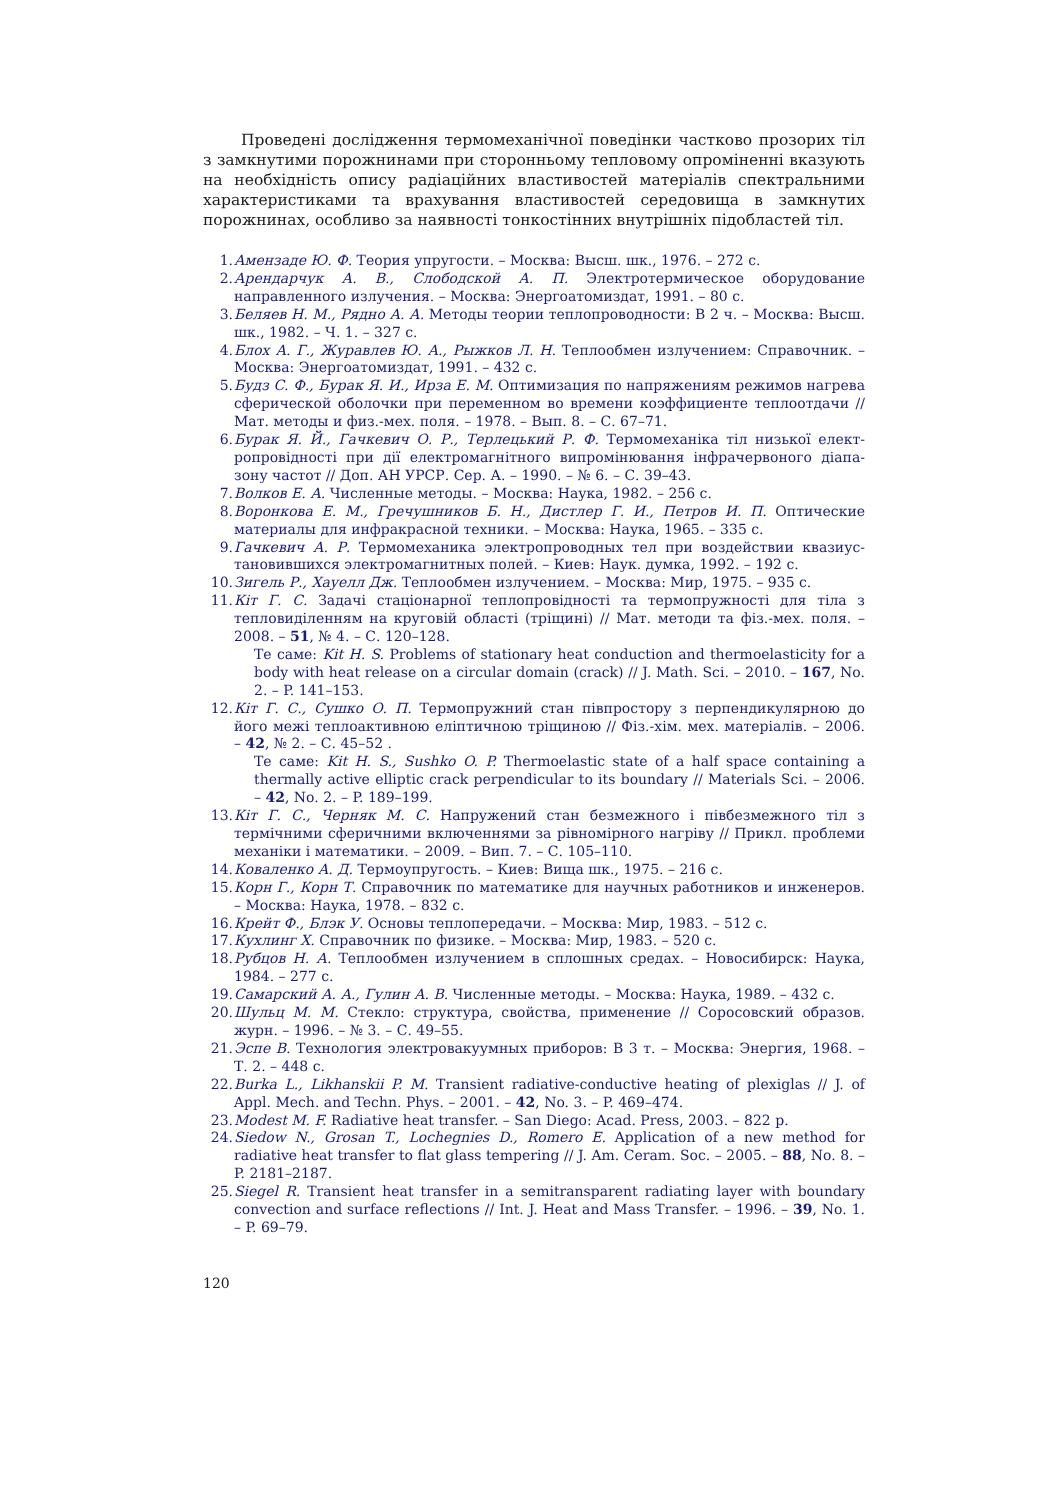Проведені дослідження термомеханічної поведінки частково прозорих тіл з замкнутими порожнинами при сторонньому тепловому опроміненні вказують на необхідність опису радіаційних властивостей матеріалів спект­ральними характеристиками та врахування властивостей середовища в замкнутих порожнинах, особливо за наявності тонкостінних внутрішніх підобластей тіл.
1. Амензаде Ю. Ф. Теория упругости. – Москва: Высш. шк., 1976. – 272 с.
2. Арендарчук А. В., Слободской А. П. Электротермическое оборудование направленного излучения. – Москва: Энергоатомиздат, 1991. – 80 с.
3. Беляев Н. М., Рядно А. А. Методы теории теплопроводности: В 2 ч. – Москва: Высш. шк., 1982. – Ч. 1. – 327 с.
4. Блох А. Г., Журавлев Ю. А., Рыжков Л. Н. Теплообмен излучением: Справочник. – Москва: Энергоатомиздат, 1991. – 432 с.
5. Будз С. Ф., Бурак Я. И., Ирза Е. М. Оптимизация по напряжениям режимов на­грева сферической оболочки при переменном во времени коэффициенте тепло­отдачи // Мат. методы и физ.-мех. поля. – 1978. – Вып. 8. – С. 67–71.
6. Бурак Я. Й., Гачкевич О. Р., Терлецький Р. Ф. Термомеханіка тіл низької елект­ропровідності при дії електромагнітного випромінювання інфрачервоного діапа­зону частот // Доп. АН УРСР. Сер. А. – 1990. – № 6. – С. 39–43.
7. Волков Е. А. Численные методы. – Москва: Наука, 1982. – 256 с.
8. Воронкова Е. М., Гречушников Б. Н., Дистлер Г. И., Петров И. П. Оптические материалы для инфракрасной техники. – Москва: Наука, 1965. – 335 с.
9. Гачкевич А. Р. Термомеханика электропроводных тел при воздействии квазиус­тановившихся электромагнитных полей. – Киев: Наук. думка, 1992. – 192 с.
10. Зигель Р., Хауелл Дж. Теплообмен излучением. – Москва: Мир, 1975. – 935 с.
11. Кіт Г. С. Задачі стаціонарної теплопровідності та термопружності для тіла з тепловиділенням на круговій області (тріщині) // Мат. методи та фіз.-мех. поля. – 2008. – 51, № 4. – С. 120–128.
Те саме: Kit H. S. Problems of stationary heat conduction and thermoelasticity for a body with heat release on a circular domain (crack) // J. Math. Sci. – 2010. – 167, No. 2. – P. 141–153.
12. Кіт Г. С., Сушко О. П. Термопружний стан півпростору з перпендикулярною до його межі теплоактивною еліптичною тріщиною // Фіз.-хім. мех. матеріалів. – 2006. – 42, № 2. – С. 45–52 .
Те саме: Kit H. S., Sushko O. P. Thermoelastic state of a half space containing a thermally active elliptic crack perpendicular to its boundary // Materials Sci. – 2006. – 42, No. 2. – P. 189–199.
13. Кіт Г. С., Черняк М. С. Напружений стан безмежного і півбезмежного тіл з термічними сферичними включеннями за рівномірного нагріву // Прикл. проб­леми механіки і математики. – 2009. – Вип. 7. – С. 105–110.
14. Коваленко А. Д. Термоупругость. – Киев: Вища шк., 1975. – 216 с.
15. Корн Г., Корн Т. Справочник по математике для научных работников и инжене­ров. – Москва: Наука, 1978. – 832 с.
16. Крейт Ф., Блэк У. Основы теплопередачи. – Москва: Мир, 1983. – 512 с.
17. Кухлинг Х. Справочник по физике. – Москва: Мир, 1983. – 520 с.
18. Рубцов Н. А. Теплообмен излучением в сплошных средах. – Новосибирск: Нау­ка, 1984. – 277 с.
19. Самарский А. А., Гулин А. В. Численные методы. – Москва: Наука, 1989. – 432 с.
20. Шульц М. М. Стекло: структура, свойства, применение // Соросовский образов. журн. – 1996. – № 3. – С. 49–55.
21. Эспе В. Технология электровакуумных приборов: В 3 т. – Москва: Энергия, 1968. – Т. 2. – 448 с.
22. Burka L., Likhanskii P. M. Transient radiative-conductive heating of plexiglas // J. of Appl. Mech. and Techn. Phys. – 2001. – 42, No. 3. – P. 469–474.
23. Modest M. F. Radiative heat transfer. – San Diego: Acad. Press, 2003. – 822 p.
24. Siedow N., Grosan T., Lochegnies D., Romero E. Application of a new method for radiative heat transfer to flat glass tempering // J. Am. Ceram. Soc. – 2005. – 88, No. 8. – P. 2181–2187.
25. Siegel R. Transient heat transfer in a semitransparent radiating layer with boun­dary convection and surface reflections // Int. J. Heat and Mass Transfer. – 1996. – 39, No. 1. – P. 69–79.
120